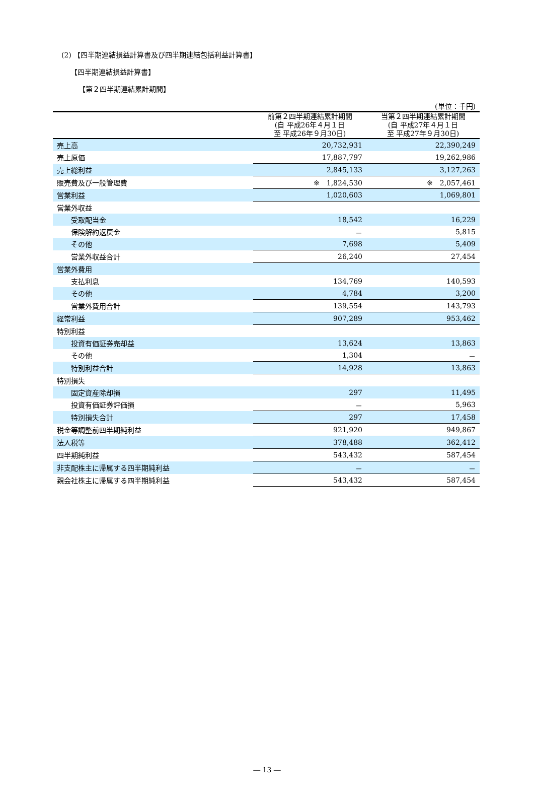(2) 【四半期連結損益計算書及び四半期連結包括利益計算書】
【四半期連結損益計算書】
【第２四半期連結累計期間】
| (単位：千円) | | |
| | 前第２四半期連結累計期間 (自 平成26年４月１日 至 平成26年９月30日) | 当第２四半期連結累計期間 (自 平成27年４月１日 至 平成27年９月30日) |
| 売上高 | 20,732,931 | 22,390,249 |
| 売上原価 | 17,887,797 | 19,262,986 |
| 売上総利益 | 2,845,133 | 3,127,263 |
| 販売費及び一般管理費 | ※ 1,824,530 | ※ 2,057,461 |
| 営業利益 | 1,020,603 | 1,069,801 |
| 営業外収益 | | |
| 受取配当金 | 18,542 | 16,229 |
| 保険解約返戻金 | － | 5,815 |
| その他 | 7,698 | 5,409 |
| 営業外収益合計 | 26,240 | 27,454 |
| 営業外費用 | | |
| 支払利息 | 134,769 | 140,593 |
| その他 | 4,784 | 3,200 |
| 営業外費用合計 | 139,554 | 143,793 |
| 経常利益 | 907,289 | 953,462 |
| 特別利益 | | |
| 投資有価証券売却益 | 13,624 | 13,863 |
| その他 | 1,304 | － |
| 特別利益合計 | 14,928 | 13,863 |
| 特別損失 | | |
| 固定資産除却損 | 297 | 11,495 |
| 投資有価証券評価損 | － | 5,963 |
| 特別損失合計 | 297 | 17,458 |
| 税金等調整前四半期純利益 | 921,920 | 949,867 |
| 法人税等 | 378,488 | 362,412 |
| 四半期純利益 | 543,432 | 587,454 |
| 非支配株主に帰属する四半期純利益 | － | － |
| 親会社株主に帰属する四半期純利益 | 543,432 | 587,454 |
― 13 ―